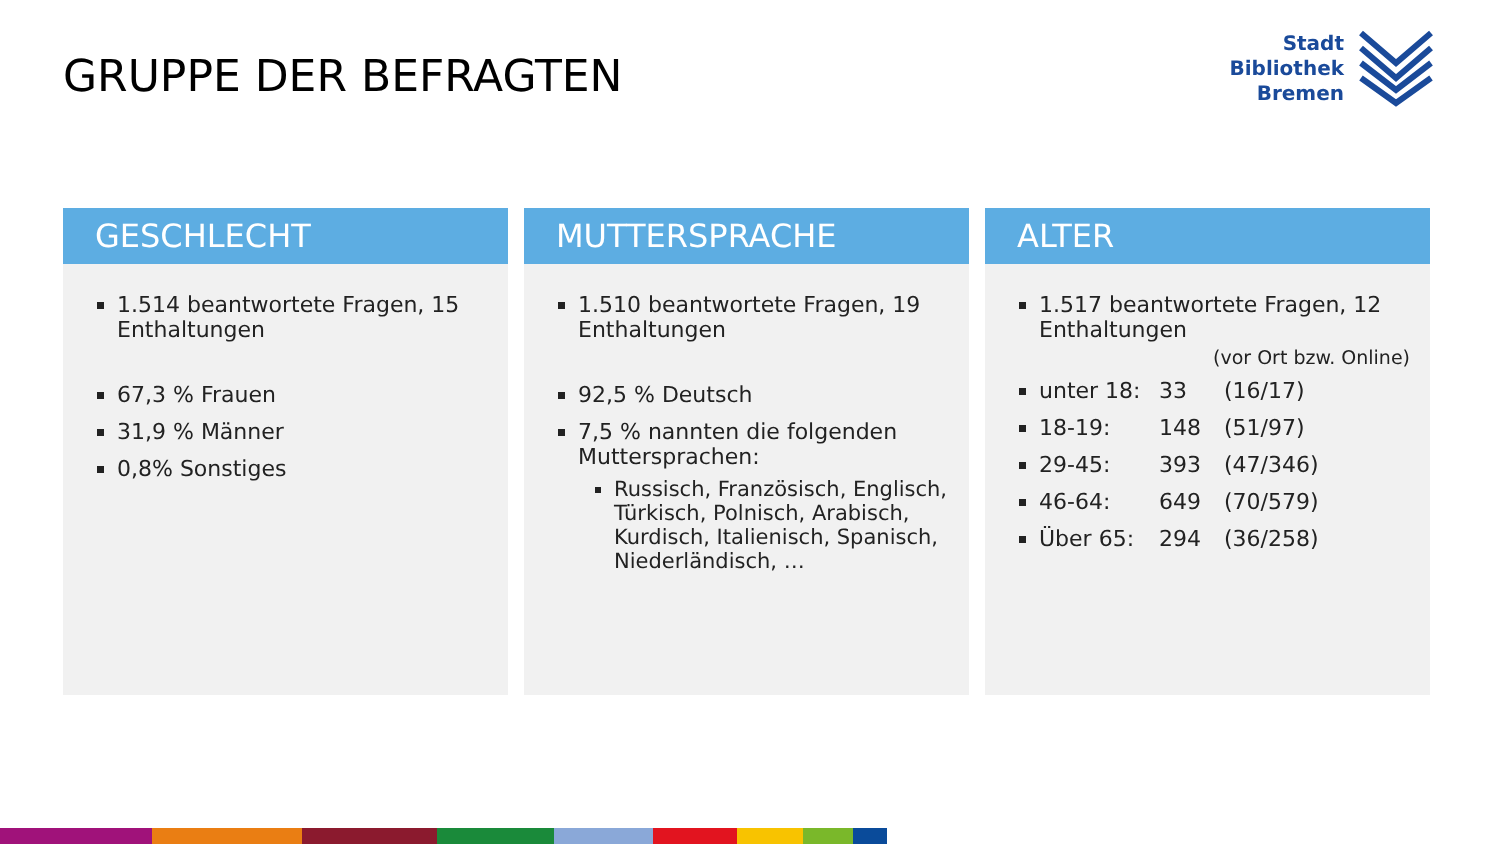GRUPPE DER BEFRAGTEN
Stadt
Bibliothek
Bremen
GESCHLECHT
1.514 beantwortete Fragen, 15 Enthaltungen
67,3 % Frauen
31,9 % Männer
0,8% Sonstiges
MUTTERSPRACHE
1.510 beantwortete Fragen, 19 Enthaltungen
92,5 % Deutsch
7,5 % nannten die folgenden Muttersprachen:
Russisch, Französisch, Englisch, Türkisch, Polnisch, Arabisch, Kurdisch, Italienisch, Spanisch, Niederländisch, …
ALTER
1.517 beantwortete Fragen, 12 Enthaltungen
(vor Ort bzw. Online)
unter 18: 33 (16/17)
18-19: 148 (51/97)
29-45: 393 (47/346)
46-64: 649 (70/579)
Über 65: 294 (36/258)